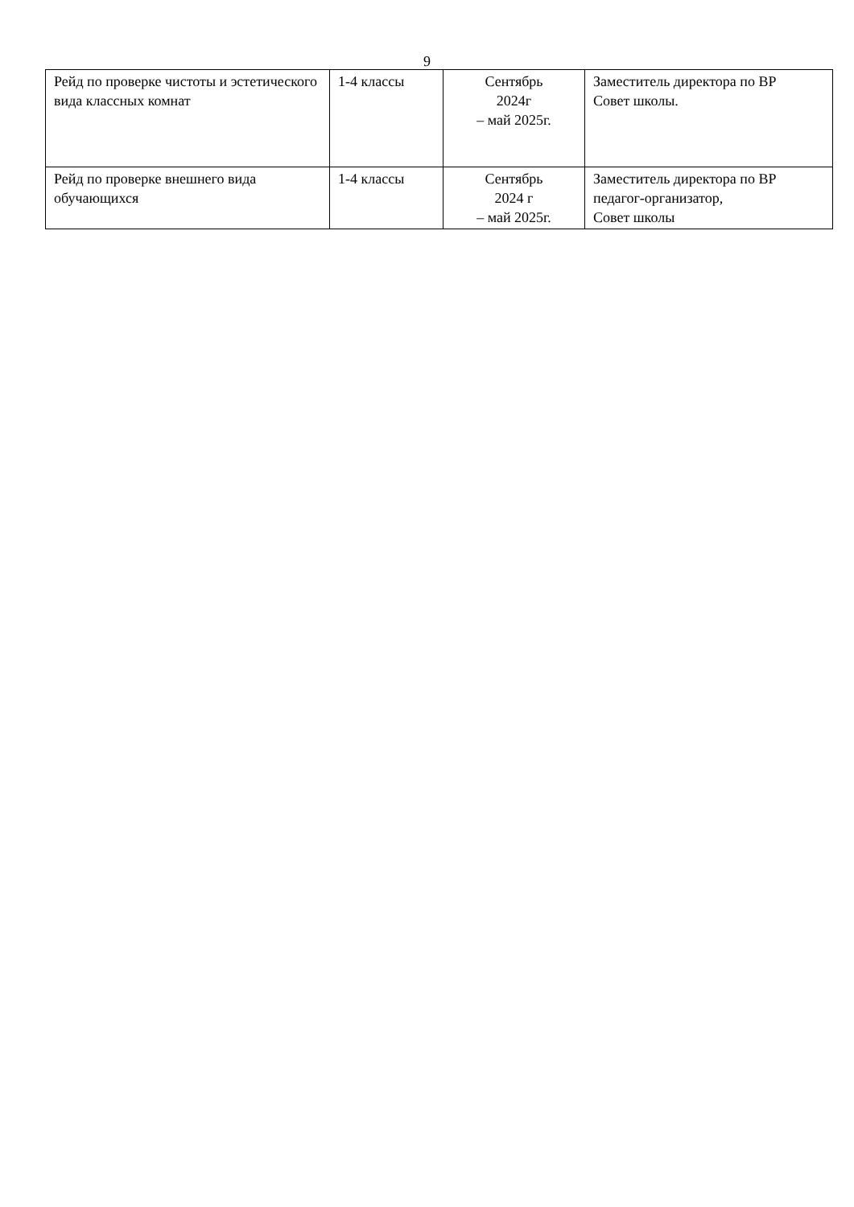9
| Рейд по проверке чистоты и эстетического вида классных комнат | 1-4 классы | Сентябрь 2024г – май 2025г. | Заместитель директора по ВР Совет школы. |
| Рейд по проверке внешнего вида обучающихся | 1-4 классы | Сентябрь 2024 г – май 2025г. | Заместитель директора по ВР педагог-организатор, Совет школы |